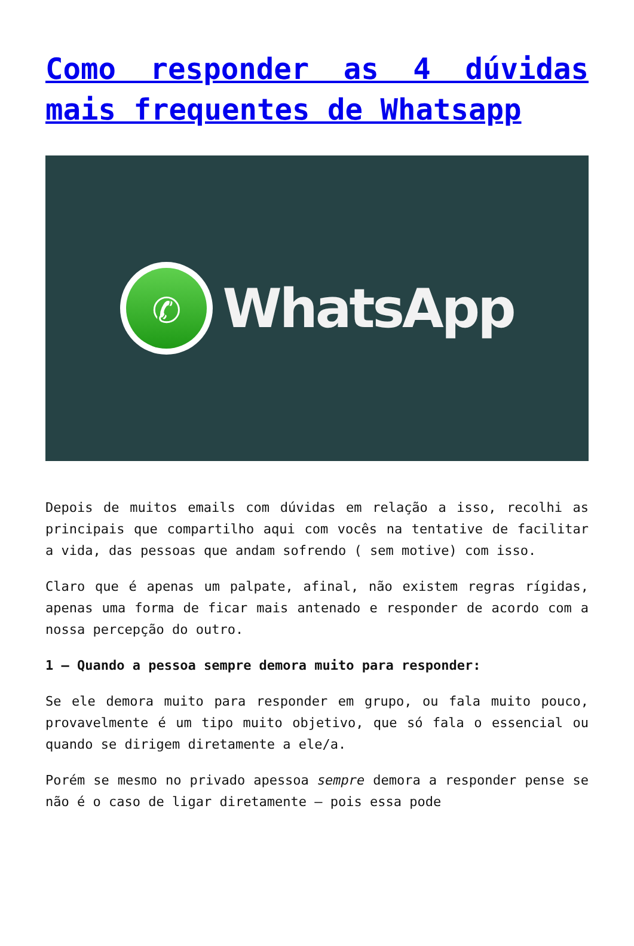Como responder as 4 dúvidas mais frequentes de Whatsapp
✆
WhatsApp
Depois de muitos emails com dúvidas em relação a isso, recolhi as principais que compartilho aqui com vocês na tentative de facilitar a vida, das pessoas que andam sofrendo ( sem motive) com isso.
Claro que é apenas um palpate, afinal, não existem regras rígidas, apenas uma forma de ficar mais antenado e responder de acordo com a nossa percepção do outro.
1 – Quando a pessoa sempre demora muito para responder:
Se ele demora muito para responder em grupo, ou fala muito pouco, provavelmente é um tipo muito objetivo, que só fala o essencial ou quando se dirigem diretamente a ele/a.
Porém se mesmo no privado apessoa sempre demora a responder pense se não é o caso de ligar diretamente – pois essa pode